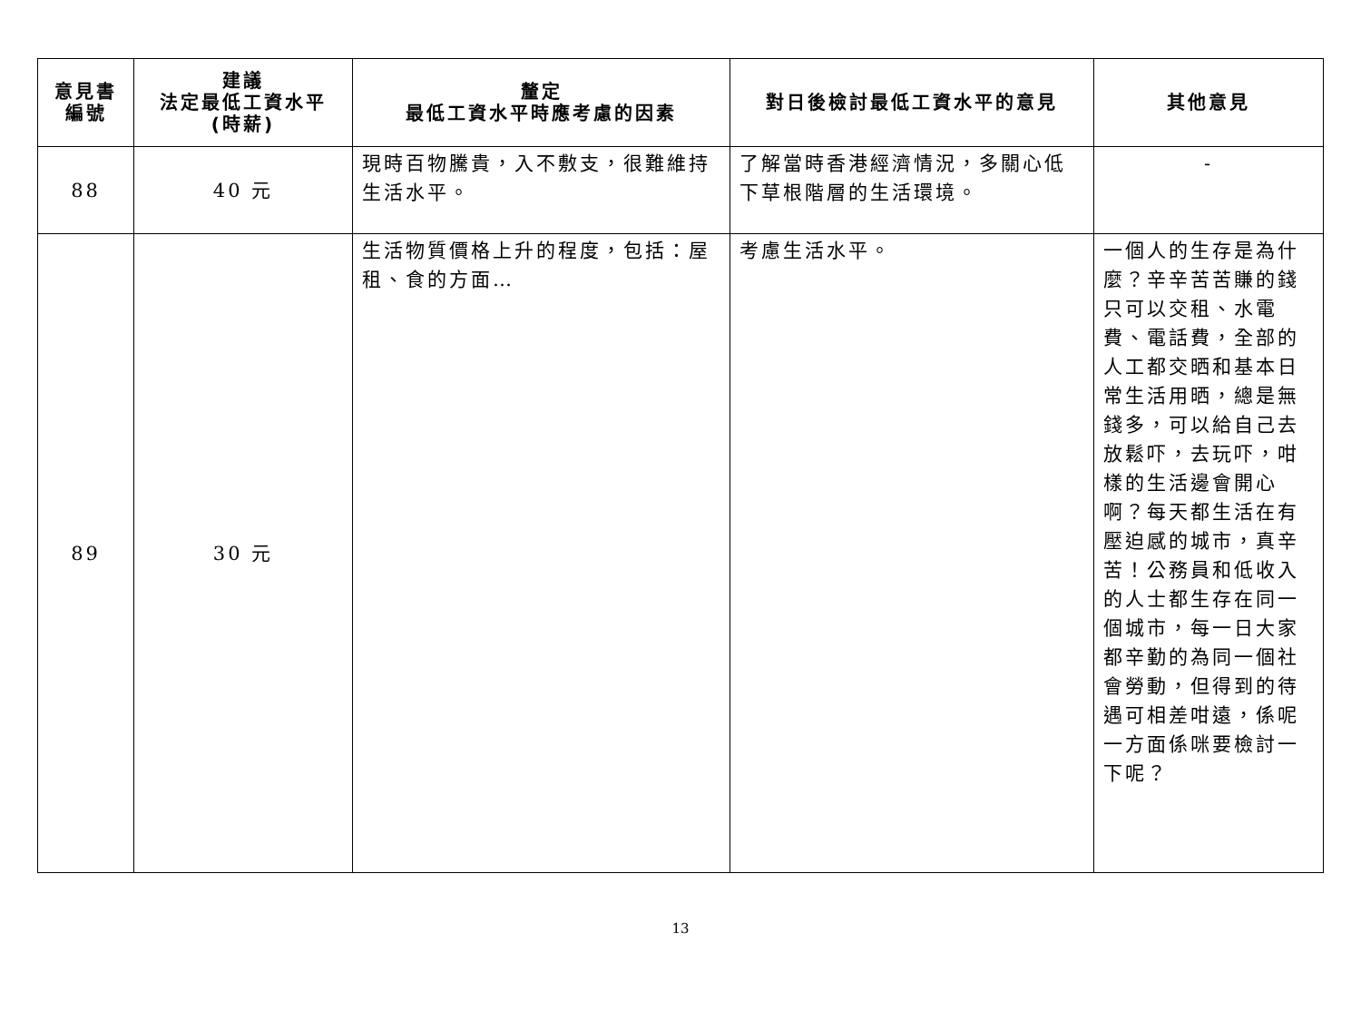| 意見書 編號 | 建議 法定最低工資水平 (時薪) | 釐定 最低工資水平時應考慮的因素 | 對日後檢討最低工資水平的意見 | 其他意見 |
| --- | --- | --- | --- | --- |
| 88 | 40 元 | 現時百物騰貴，入不敷支，很難維持生活水平。 | 了解當時香港經濟情況，多關心低下草根階層的生活環境。 | - |
| 89 | 30 元 | 生活物質價格上升的程度，包括：屋租、食的方面… | 考慮生活水平。 | 一個人的生存是為什麼？辛辛苦苦賺的錢只可以交租、水電費、電話費，全部的人工都交晒和基本日常生活用晒，總是無錢多，可以給自己去放鬆吓，去玩吓，咁樣的生活邊會開心啊？每天都生活在有壓迫感的城市，真辛苦！公務員和低收入的人士都生存在同一個城市，每一日大家都辛勤的為同一個社會勞動，但得到的待遇可相差咁遠，係呢一方面係咪要檢討一下呢？ |
13